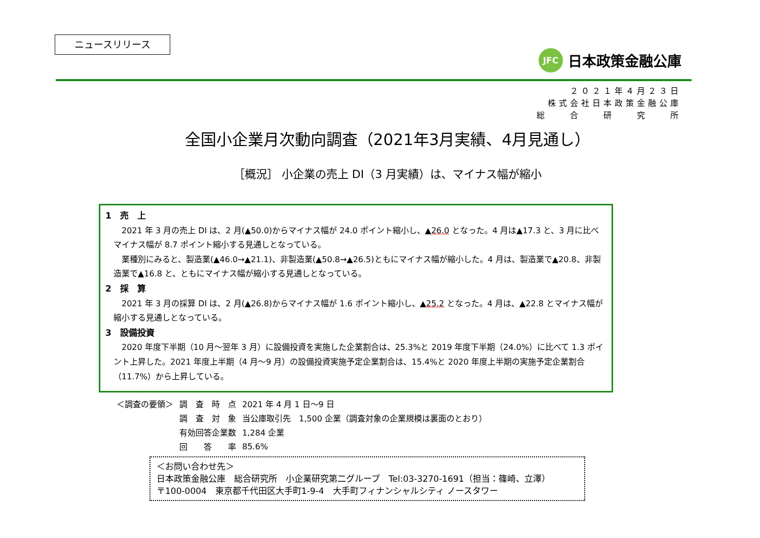ニュースリリース
JFC
日本政策金融公庫
２０２１年４月２３日
株式会社日本政策金融公庫
総　　合　　研　　究　　所
全国小企業月次動向調査（2021年3月実績、4月見通し）
［概況］ 小企業の売上 DI（3 月実績）は、マイナス幅が縮小
1　売　上
2021 年 3 月の売上 DI は、2 月(▲50.0)からマイナス幅が 24.0 ポイント縮小し、▲26.0 となった。4 月は▲17.3 と、3 月に比べマイナス幅が 8.7 ポイント縮小する見通しとなっている。
業種別にみると、製造業(▲46.0→▲21.1)、非製造業(▲50.8→▲26.5)ともにマイナス幅が縮小した。4 月は、製造業で▲20.8、非製造業で▲16.8 と、ともにマイナス幅が縮小する見通しとなっている。
2　採　算
2021 年 3 月の採算 DI は、2 月(▲26.8)からマイナス幅が 1.6 ポイント縮小し、▲25.2 となった。4 月は、▲22.8 とマイナス幅が縮小する見通しとなっている。
3　設備投資
2020 年度下半期（10 月～翌年 3 月）に設備投資を実施した企業割合は、25.3%と 2019 年度下半期（24.0%）に比べて 1.3 ポイント上昇した。2021 年度上半期（4 月～9 月）の設備投資実施予定企業割合は、15.4%と 2020 年度上半期の実施予定企業割合（11.7%）から上昇している。
| ＜調査の要領＞ | 調 査 時 点 | 2021 年 4 月 1 日～9 日 |
| | 調 査 対 象 | 当公庫取引先 1,500 企業（調査対象の企業規模は裏面のとおり） |
| | 有効回答企業数 | 1,284 企業 |
| | 回 答 率 | 85.6% |
＜お問い合わせ先＞
日本政策金融公庫　総合研究所　小企業研究第二グループ　Tel:03-3270-1691（担当：篠崎、立澤）
〒100-0004　東京都千代田区大手町1-9-4　大手町フィナンシャルシティ ノースタワー